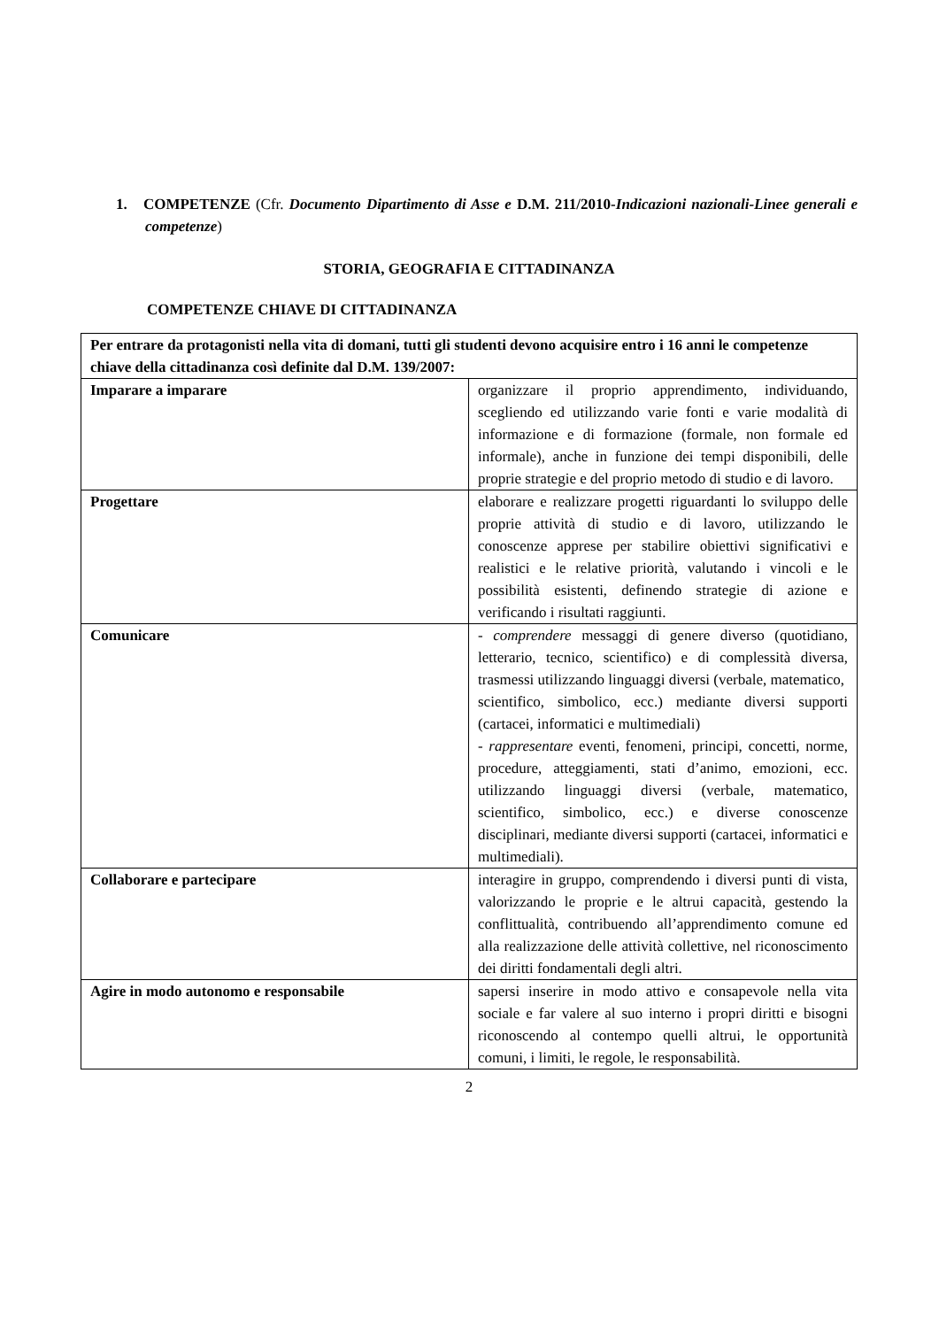1. COMPETENZE (Cfr. Documento Dipartimento di Asse e D.M. 211/2010-Indicazioni nazionali-Linee generali e competenze)
STORIA, GEOGRAFIA E CITTADINANZA
COMPETENZE CHIAVE DI CITTADINANZA
| Per entrare da protagonisti nella vita di domani, tutti gli studenti devono acquisire entro i 16 anni le competenze chiave della cittadinanza così definite dal D.M. 139/2007: | |
| Imparare a imparare | organizzare il proprio apprendimento, individuando, scegliendo ed utilizzando varie fonti e varie modalità di informazione e di formazione (formale, non formale ed informale), anche in funzione dei tempi disponibili, delle proprie strategie e del proprio metodo di studio e di lavoro. |
| Progettare | elaborare e realizzare progetti riguardanti lo sviluppo delle proprie attività di studio e di lavoro, utilizzando le conoscenze apprese per stabilire obiettivi significativi e realistici e le relative priorità, valutando i vincoli e le possibilità esistenti, definendo strategie di azione e verificando i risultati raggiunti. |
| Comunicare | - comprendere messaggi di genere diverso (quotidiano, letterario, tecnico, scientifico) e di complessità diversa, trasmessi utilizzando linguaggi diversi (verbale, matematico, scientifico, simbolico, ecc.) mediante diversi supporti (cartacei, informatici e multimediali) - rappresentare eventi, fenomeni, principi, concetti, norme, procedure, atteggiamenti, stati d’animo, emozioni, ecc. utilizzando linguaggi diversi (verbale, matematico, scientifico, simbolico, ecc.) e diverse conoscenze disciplinari, mediante diversi supporti (cartacei, informatici e multimediali). |
| Collaborare e partecipare | interagire in gruppo, comprendendo i diversi punti di vista, valorizzando le proprie e le altrui capacità, gestendo la conflittualità, contribuendo all’apprendimento comune ed alla realizzazione delle attività collettive, nel riconoscimento dei diritti fondamentali degli altri. |
| Agire in modo autonomo e responsabile | sapersi inserire in modo attivo e consapevole nella vita sociale e far valere al suo interno i propri diritti e bisogni riconoscendo al contempo quelli altrui, le opportunità comuni, i limiti, le regole, le responsabilità. |
2